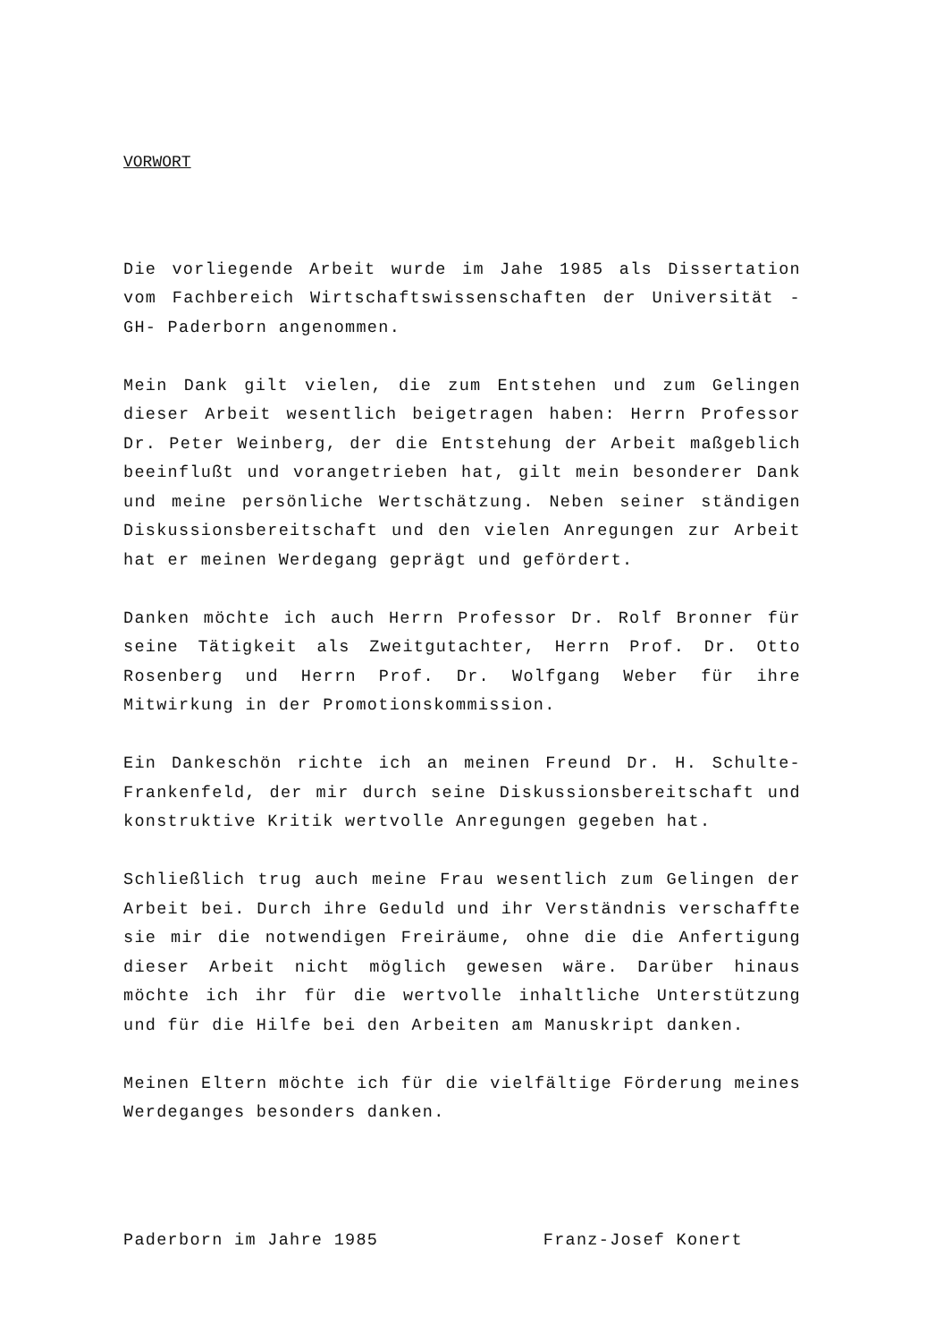VORWORT
Die vorliegende Arbeit wurde im Jahe 1985 als Dissertation vom Fachbereich Wirtschaftswissenschaften der Universität -GH- Paderborn angenommen.
Mein Dank gilt vielen, die zum Entstehen und zum Gelingen dieser Arbeit wesentlich beigetragen haben: Herrn Professor Dr. Peter Weinberg, der die Entstehung der Arbeit maßgeblich beeinflußt und vorangetrieben hat, gilt mein besonderer Dank und meine persönliche Wertschätzung. Neben seiner ständigen Diskussionsbereitschaft und den vielen Anregungen zur Arbeit hat er meinen Werdegang geprägt und gefördert.
Danken möchte ich auch Herrn Professor Dr. Rolf Bronner für seine Tätigkeit als Zweitgutachter, Herrn Prof. Dr. Otto Rosenberg und Herrn Prof. Dr. Wolfgang Weber für ihre Mitwirkung in der Promotionskommission.
Ein Dankeschön richte ich an meinen Freund Dr. H. Schulte-Frankenfeld, der mir durch seine Diskussionsbereitschaft und konstruktive Kritik wertvolle Anregungen gegeben hat.
Schließlich trug auch meine Frau wesentlich zum Gelingen der Arbeit bei. Durch ihre Geduld und ihr Verständnis verschaffte sie mir die notwendigen Freiräume, ohne die die Anfertigung dieser Arbeit nicht möglich gewesen wäre. Darüber hinaus möchte ich ihr für die wertvolle inhaltliche Unterstützung und für die Hilfe bei den Arbeiten am Manuskript danken.
Meinen Eltern möchte ich für die vielfältige Förderung meines Werdeganges besonders danken.
Paderborn im Jahre 1985 Franz-Josef Konert